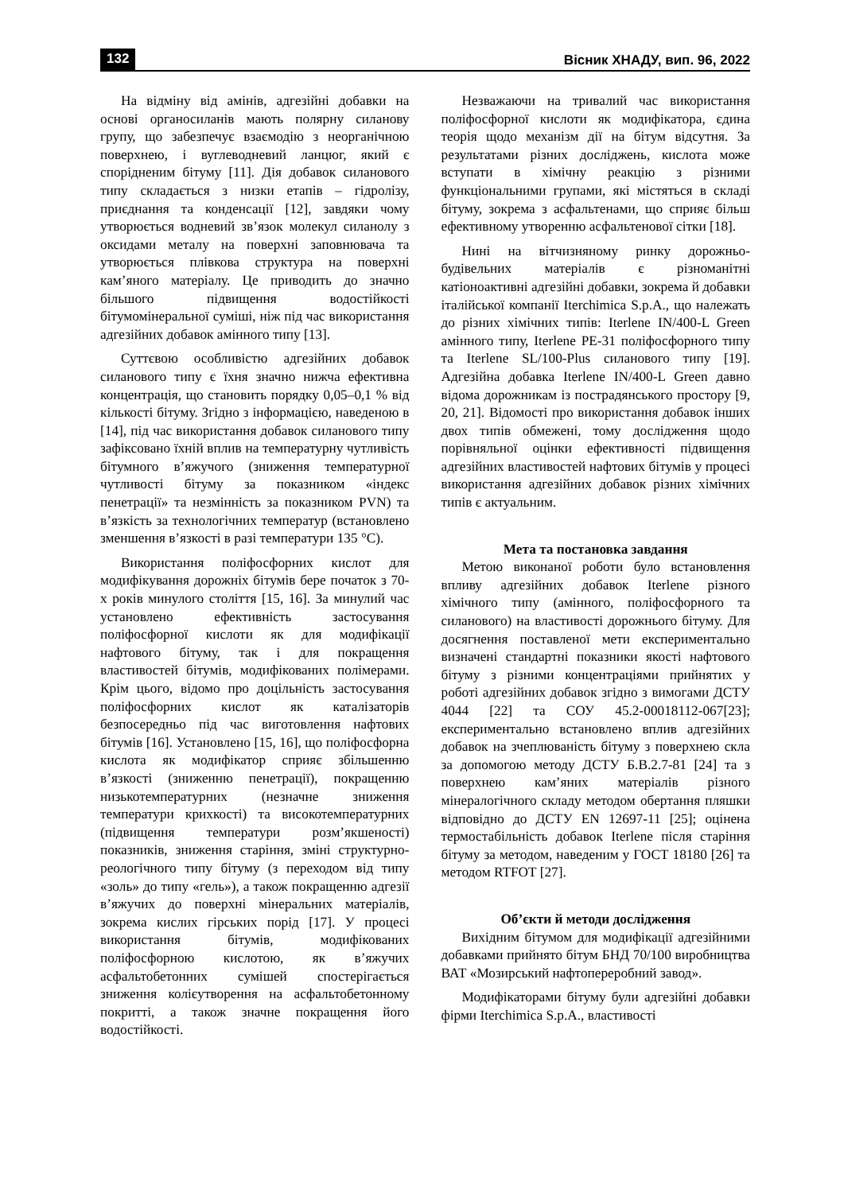132 Вісник ХНАДУ, вип. 96, 2022
На відміну від амінів, адгезійні добавки на основі органосиланів мають полярну силанову групу, що забезпечує взаємодію з неорганічною поверхнею, і вуглеводневий ланцюг, який є спорідненим бітуму [11]. Дія добавок силанового типу складається з низки етапів – гідролізу, приєднання та конденсації [12], завдяки чому утворюється водневий зв’язок молекул силанолу з оксидами металу на поверхні заповнювача та утворюється плівкова структура на поверхні кам’яного матеріалу. Це приводить до значно більшого підвищення водостійкості бітумомінеральної суміші, ніж під час використання адгезійних добавок амінного типу [13].
Суттєвою особливістю адгезійних добавок силанового типу є їхня значно нижча ефективна концентрація, що становить порядку 0,05–0,1 % від кількості бітуму. Згідно з інформацією, наведеною в [14], під час використання добавок силанового типу зафіксовано їхній вплив на температурну чутливість бітумного в’яжучого (зниження температурної чутливості бітуму за показником «індекс пенетрації» та незмінність за показником PVN) та в’язкість за технологічних температур (встановлено зменшення в’язкості в разі температури 135 °С).
Використання поліфосфорних кислот для модифікування дорожніх бітумів бере початок з 70-х років минулого століття [15, 16]. За минулий час установлено ефективність застосування поліфосфорної кислоти як для модифікації нафтового бітуму, так і для покращення властивостей бітумів, модифікованих полімерами. Крім цього, відомо про доцільність застосування поліфосфорних кислот як каталізаторів безпосередньо під час виготовлення нафтових бітумів [16]. Установлено [15, 16], що поліфосфорна кислота як модифікатор сприяє збільшенню в’язкості (зниженню пенетрації), покращенню низькотемпературних (незначне зниження температури крихкості) та високотемпературних (підвищення температури розм’якшеності) показників, зниження старіння, зміні структурно-реологічного типу бітуму (з переходом від типу «золь» до типу «гель»), а також покращенню адгезії в’яжучих до поверхні мінеральних матеріалів, зокрема кислих гірських порід [17]. У процесі використання бітумів, модифікованих поліфосфорною кислотою, як в’яжучих асфальтобетонних сумішей спостерігається зниження колієутворення на асфальтобетонному покритті, а також значне покращення його водостійкості.
Незважаючи на тривалий час використання поліфосфорної кислоти як модифікатора, єдина теорія щодо механізм дії на бітум відсутня. За результатами різних досліджень, кислота може вступати в хімічну реакцію з різними функціональними групами, які містяться в складі бітуму, зокрема з асфальтенами, що сприяє більш ефективному утворенню асфальтенової сітки [18].
Нині на вітчизняному ринку дорожньо-будівельних матеріалів є різноманітні катіоноактивні адгезійні добавки, зокрема й добавки італійської компанії Iterchimica S.p.A., що належать до різних хімічних типів: Iterlene IN/400-L Green амінного типу, Iterlene PE-31 поліфосфорного типу та Iterlene SL/100-Plus силанового типу [19]. Адгезійна добавка Iterlene IN/400-L Green давно відома дорожникам із пострадянського простору [9, 20, 21]. Відомості про використання добавок інших двох типів обмежені, тому дослідження щодо порівняльної оцінки ефективності підвищення адгезійних властивостей нафтових бітумів у процесі використання адгезійних добавок різних хімічних типів є актуальним.
Мета та постановка завдання
Метою виконаної роботи було встановлення впливу адгезійних добавок Iterlene різного хімічного типу (амінного, поліфосфорного та силанового) на властивості дорожнього бітуму. Для досягнення поставленої мети експериментально визначені стандартні показники якості нафтового бітуму з різними концентраціями прийнятих у роботі адгезійних добавок згідно з вимогами ДСТУ 4044 [22] та СОУ 45.2-00018112-067[23]; експериментально встановлено вплив адгезійних добавок на зчеплюваність бітуму з поверхнею скла за допомогою методу ДСТУ Б.В.2.7-81 [24] та з поверхнею кам’яних матеріалів різного мінералогічного складу методом обертання пляшки відповідно до ДСТУ EN 12697-11 [25]; оцінена термостабільність добавок Iterlene після старіння бітуму за методом, наведеним у ГОСТ 18180 [26] та методом RTFOT [27].
Об’єкти й методи дослідження
Вихідним бітумом для модифікації адгезійними добавками прийнято бітум БНД 70/100 виробництва ВАТ «Мозирський нафтопереробний завод».
Модифікаторами бітуму були адгезійні добавки фірми Iterchimica S.p.A., властивості